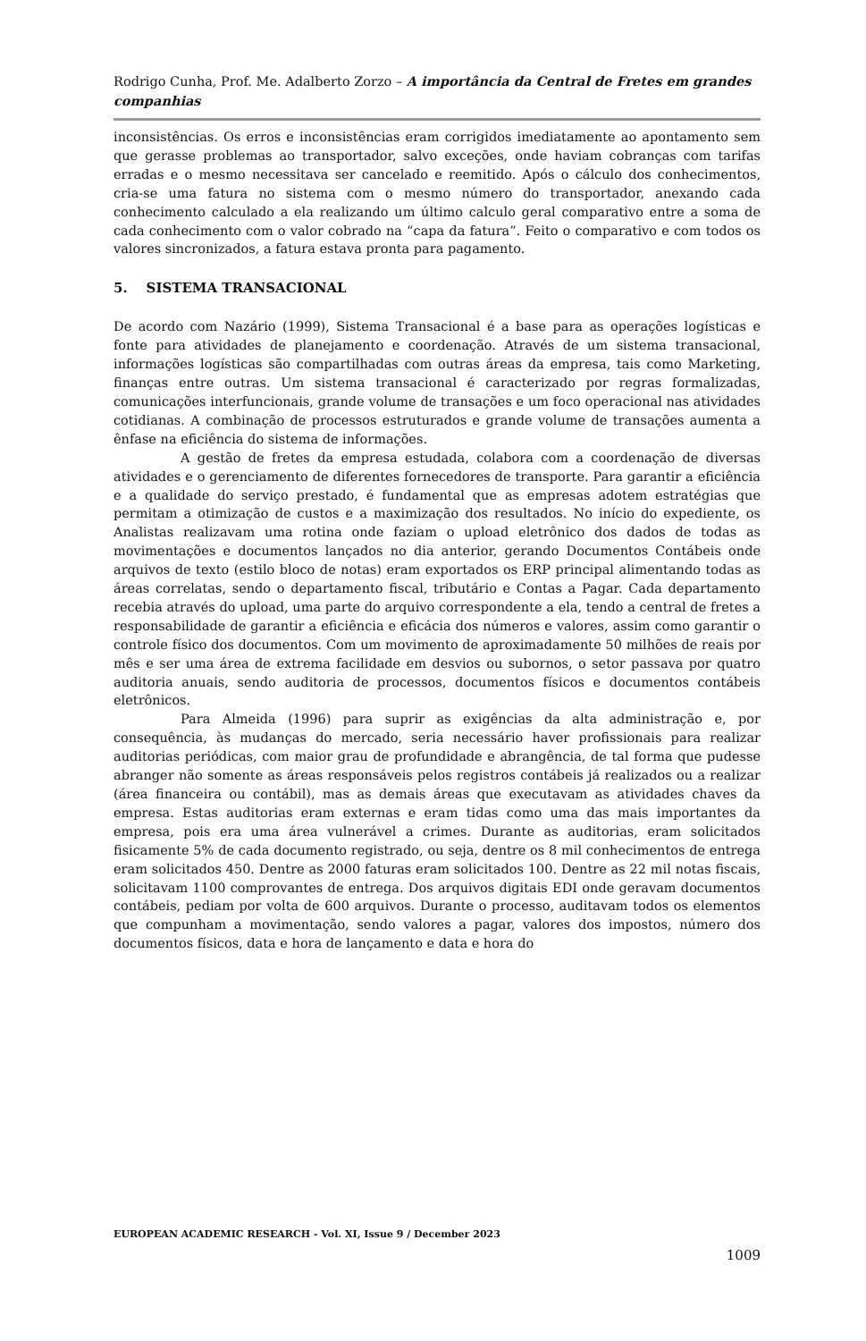Rodrigo Cunha, Prof. Me. Adalberto Zorzo – A importância da Central de Fretes em grandes companhias
inconsistências. Os erros e inconsistências eram corrigidos imediatamente ao apontamento sem que gerasse problemas ao transportador, salvo exceções, onde haviam cobranças com tarifas erradas e o mesmo necessitava ser cancelado e reemitido. Após o cálculo dos conhecimentos, cria-se uma fatura no sistema com o mesmo número do transportador, anexando cada conhecimento calculado a ela realizando um último calculo geral comparativo entre a soma de cada conhecimento com o valor cobrado na “capa da fatura”. Feito o comparativo e com todos os valores sincronizados, a fatura estava pronta para pagamento.
5. SISTEMA TRANSACIONAL
De acordo com Nazário (1999), Sistema Transacional é a base para as operações logísticas e fonte para atividades de planejamento e coordenação. Através de um sistema transacional, informações logísticas são compartilhadas com outras áreas da empresa, tais como Marketing, finanças entre outras. Um sistema transacional é caracterizado por regras formalizadas, comunicações interfuncionais, grande volume de transações e um foco operacional nas atividades cotidianas. A combinação de processos estruturados e grande volume de transações aumenta a ênfase na eficiência do sistema de informações.
A gestão de fretes da empresa estudada, colabora com a coordenação de diversas atividades e o gerenciamento de diferentes fornecedores de transporte. Para garantir a eficiência e a qualidade do serviço prestado, é fundamental que as empresas adotem estratégias que permitam a otimização de custos e a maximização dos resultados. No início do expediente, os Analistas realizavam uma rotina onde faziam o upload eletrônico dos dados de todas as movimentações e documentos lançados no dia anterior, gerando Documentos Contábeis onde arquivos de texto (estilo bloco de notas) eram exportados os ERP principal alimentando todas as áreas correlatas, sendo o departamento fiscal, tributário e Contas a Pagar. Cada departamento recebia através do upload, uma parte do arquivo correspondente a ela, tendo a central de fretes a responsabilidade de garantir a eficiência e eficácia dos números e valores, assim como garantir o controle físico dos documentos. Com um movimento de aproximadamente 50 milhões de reais por mês e ser uma área de extrema facilidade em desvios ou subornos, o setor passava por quatro auditoria anuais, sendo auditoria de processos, documentos físicos e documentos contábeis eletrônicos.
Para Almeida (1996) para suprir as exigências da alta administração e, por consequência, às mudanças do mercado, seria necessário haver profissionais para realizar auditorias periódicas, com maior grau de profundidade e abrangência, de tal forma que pudesse abranger não somente as áreas responsáveis pelos registros contábeis já realizados ou a realizar (área financeira ou contábil), mas as demais áreas que executavam as atividades chaves da empresa. Estas auditorias eram externas e eram tidas como uma das mais importantes da empresa, pois era uma área vulnerável a crimes. Durante as auditorias, eram solicitados fisicamente 5% de cada documento registrado, ou seja, dentre os 8 mil conhecimentos de entrega eram solicitados 450. Dentre as 2000 faturas eram solicitados 100. Dentre as 22 mil notas fiscais, solicitavam 1100 comprovantes de entrega. Dos arquivos digitais EDI onde geravam documentos contábeis, pediam por volta de 600 arquivos. Durante o processo, auditavam todos os elementos que compunham a movimentação, sendo valores a pagar, valores dos impostos, número dos documentos físicos, data e hora de lançamento e data e hora do
EUROPEAN ACADEMIC RESEARCH - Vol. XI, Issue 9 / December 2023
1009